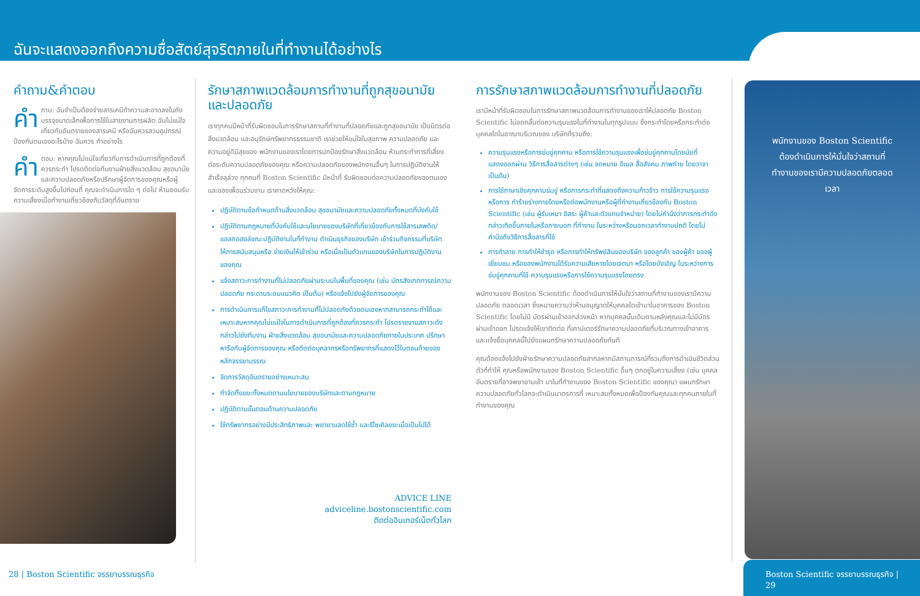ฉันจะแสดงออกถึงความซื่อสัตย์สุจริตภายในที่ทำงานได้อย่างไร
คำถาม&คำตอบ
คำ ถาม: ฉันจำเป็นต้องจ่ายสารเคมีทำความสะอาดลงในถังบรรจุขนาดเล็กเพื่อการใช้ในสายงานการผลิต ฉันไม่แน่ใจเกี่ยวกับอันตรายของสารเคมี หรือฉันควรสวมอุปกรณ์ป้องกันตนเองอะไรบ้าง ฉันควร ทำอย่างไร
คำ ตอบ: หากคุณไม่แน่ใจเกี่ยวกับการดำเนินการที่ถูกต้องที่ควรกระทำ โปรดติดต่อทีมงานฝ่ายสิ่งแวดล้อม สุขอนามัย และความปลอดภัยหรือปรึกษาผู้จัดการของคุณหรือผู้จัดการระดับสูงขึ้นไปก่อนที่ คุณจะดำเนินการใด ๆ ต่อไป ห้ามยอมรับความเสี่ยงเมื่อทำงานเกี่ยวข้องกับวัสดุที่อันตราย
รักษาสภาพแวดล้อมการทำงานที่ถูกสุขอนามัยและปลอดภัย
เราทุกคนมีหน้าที่รับผิดชอบในการรักษาสถานที่ทำงานที่ปลอดภัยและถูกสุขอนามัย เป็นมิตรต่อสิ่งแวดล้อม และอนุรักษ์ทรัพยากรธรรมชาติ เราช่วยให้แน่ใจในสุขภาพ ความปลอดภัย และความอยู่ดีมีสุขของ พนักงานของเราโดยการปกป้องรักษาสิ่งแวดล้อม ห้ามกระทำการที่เสี่ยงต่อระดับความปลอดภัยของคุณ หรือความปลอดภัยของพนักงานอื่นๆ ในการปฏิบัติงานให้สำเร็จลุล่วง ทุกคนที่ Boston Scientific มีหน้าที่ รับผิดชอบต่อความปลอดภัยของตนเองและของเพื่อนร่วมงาน เราคาดหวังให้คุณ:
ปฏิบัติตามข้อกำหนดด้านสิ่งแวดล้อม สุขอนามัยและความปลอดภัยทั้งหมดที่บังคับใช้
ปฏิบัติตามกฎหมายที่บังคับใช้และนโยบายของบริษัทที่เกี่ยวข้องกับการใช้สารเสพติด/แอลกอฮอล์ขณะปฏิบัติงานในที่ทำงาน ดำเนินธุรกิจของบริษัท เข้าร่วมกิจกรรมที่บริษัทให้การสนับสนุนหรือ จ่ายเงินให้เข้าร่วม หรือเมื่อเป็นตัวแทนของบริษัทในการปฏิบัติงานของคุณ
แจ้งสภาวะการทำงานที่ไม่ปลอดภัยผ่านระบบในพื้นที่ของคุณ (เช่น บัตรสังเกตการณ์ความ ปลอดภัย กระดานระดมแนวคิด เป็นต้น) หรือแจ้งไปยังผู้จัดการของคุณ
การดำเนินการแก้ไขสภาวะการทำงานที่ไม่ปลอดภัยด้วยตนเองหากสามารถกระทำได้และเหมาะสมหากคุณไม่แน่ใจในการดำเนินการที่ถูกต้องที่ควรกระทำ โปรดรายงานสภาวะดังกล่าวไปยังทีมงาน ฝ่ายสิ่งแวดล้อม สุขอนามัยและความปลอดภัยภายในประเทศ ปรึกษาหารือกับผู้จัดการของคุณ หรือติดต่อบุคลากรหรือทรัพยากรที่แสดงไว้ในตอนท้ายของหลักจรรยาบรรณ
จัดการวัสดุอันตรายอย่างเหมาะสม
กำจัดทิ้งขยะทั้งหมดตามนโยบายของบริษัทและตามกฎหมาย
ปฏิบัติตามขั้นตอนด้านความปลอดภัย
ใช้ทรัพยากรอย่างมีประสิทธิภาพและ พยายามลดใช้ซ้ำ และรีไซเคิลขยะเมื่อเป็นไปได้
ADVICE LINE
adviceline.bostonscientific.com
ติดต่ออินเทอร์เน็ตทั่วโลก
การรักษาสภาพแวดล้อมการทำงานที่ปลอดภัย
เรามีหน้าที่รับผิดชอบในการรักษาสภาพแวดล้อมการทำงานของเราให้ปลอดภัย Boston Scientific ไม่อดกลั้นต่อความรุนแรงในที่ทำงานในทุกรูปแบบ ซึ่งกระทำโดยหรือกระทำต่อบุคคลใดในอาณาบริเวณของ บริษัทที่รวมถึง:
ความรุนแรงหรือการข่มขู่คุกคาม หรือการใช้ความรุนแรงเพื่อข่มขู่คุกคามโดยนัยที่แสดงออกผ่าน วิธีการสื่อสารต่างๆ (เช่น จดหมาย อีเมล สื่อสังคม ภาพถ่าย โดยวาจา เป็นต้น)
การใช้ภาษาเชิงคุกคามข่มขู่ หรือการกระทำที่แสดงถึงความก้าวร้าว การใช้ความรุนแรง หรือการ ทำร้ายร่างกายโดยหรือต่อพนักงานหรือผู้ที่ทำงานเกี่ยวข้องกับ Boston Scientific (เช่น ผู้รับเหมา อิสระ ผู้ค้าและตัวแทนจำหน่าย) โดยไม่คำนึงว่าการกระทำดังกล่าวเกิดขึ้นภายในหรือภายนอก ที่ทำงาน ในระหว่างหรือนอกเวลาทำงานปกติ โดยไม่คำนึงถึงวิธีการสื่อสารที่ใช้
การทำลาย การทำให้ชำรุด หรือการทำให้ทรัพย์สินของบริษัท ของลูกค้า ของผู้ค้า ของผู้เยี่ยมชม หรือของพนักงานได้รับความเสียหายโดยเจตนา หรือโดยบังเอิญ ในระหว่างการข่มขู่คุกคามที่ใช้ ความรุนแรงหรือการใช้ความรุนแรงโดยตรง
พนักงานของ Boston Scientific ต้องดำเนินการให้มั่นใจว่าสถานที่ทำงานของเรามีความปลอดภัย ตลอดเวลา ซึ่งหมายความว่าห้ามอนุญาตให้บุคคลใดเข้ามาในอาคารของ Boston Scientific โดยไม่มี บัตรผ่านเข้าออกล่วงหน้า หากบุคคลนั้นเดินตามหลังคุณและไม่มีบัตรผ่านเข้าออก โปรดแจ้งให้เขาติดต่อ ที่เคาน์เตอร์รักษาความปลอดภัยที่บริเวณทางเข้าอาคาร และแจ้งชื่อบุคคลนี้ไปยังแผนกรักษาความปลอดภัยทันที
คุณต้องแจ้งไปยังฝ่ายรักษาความปลอดภัยสากลหากมีสถานการณ์ที่รวมถึงการดำเนินชีวิตส่วนตัวที่ทำให้ คุณหรือพนักงานของ Boston Scientific อื่นๆ ตกอยู่ในความเสี่ยง (เช่น บุคคลอันตรายที่อาจพยายามเข้า มาในที่ทำงานของ Boston Scientific ของคุณ) แผนกรักษาความปลอดภัยทั่วโลกจะดำเนินมาตรการที่ เหมาะสมทั้งหมดเพื่อป้องกันคุณและทุกคนภายในที่ทำงานของคุณ
พนักงานของ Boston Scientific ต้องดำเนินการให้มั่นใจว่าสถานที่ทำงานของเรามีความปลอดภัยตลอดเวลา
28 | Boston Scientific จรรยาบรรณธุรกิจ
Boston Scientific จรรยาบรรณธุรกิจ | 29